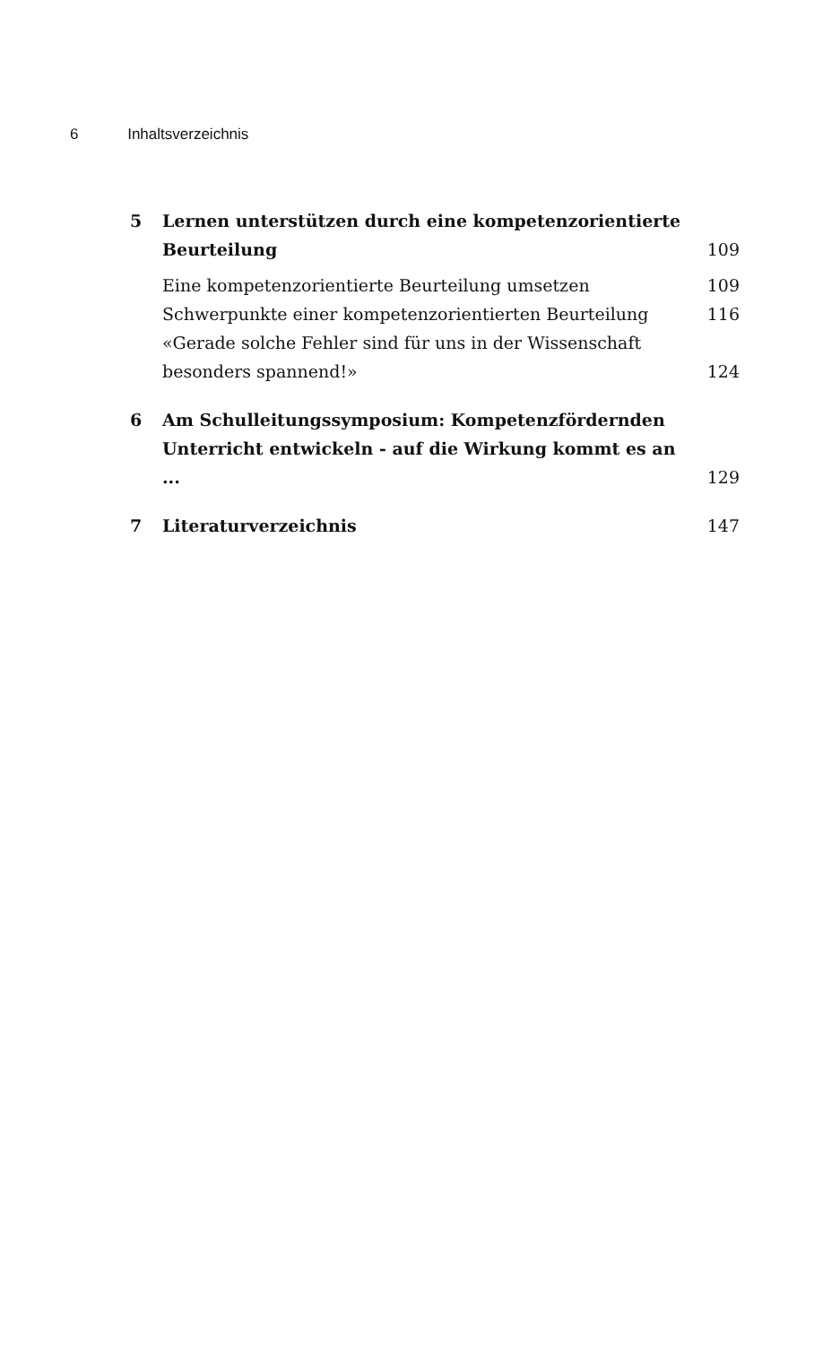6 Inhaltsverzeichnis
5 Lernen unterstützen durch eine kompetenzorientierte Beurteilung
109
Eine kompetenzorientierte Beurteilung umsetzen
109
Schwerpunkte einer kompetenzorientierten Beurteilung
116
«Gerade solche Fehler sind für uns in der Wissenschaft besonders spannend!»
124
6 Am Schulleitungssymposium: Kompetenzfördernden Unterricht entwickeln - auf die Wirkung kommt es an ...
129
7 Literaturverzeichnis 147